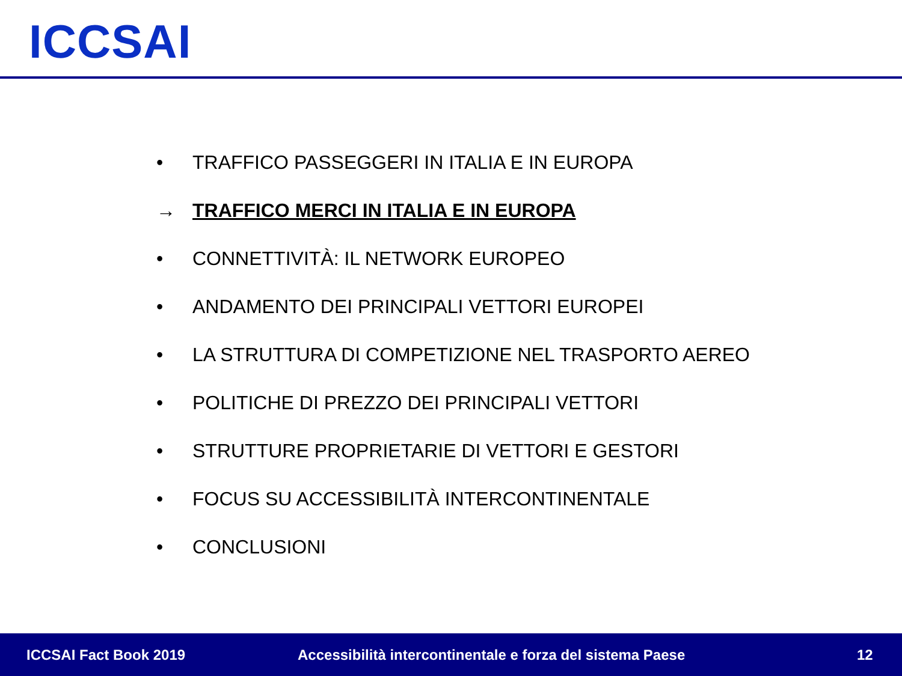ICCSAI
• TRAFFICO PASSEGGERI IN ITALIA E IN EUROPA
→ TRAFFICO MERCI IN ITALIA E IN EUROPA
• CONNETTIVITÀ: IL NETWORK EUROPEO
• ANDAMENTO DEI PRINCIPALI VETTORI EUROPEI
• LA STRUTTURA DI COMPETIZIONE NEL TRASPORTO AEREO
• POLITICHE DI PREZZO DEI PRINCIPALI VETTORI
• STRUTTURE PROPRIETARIE DI VETTORI E GESTORI
• FOCUS SU ACCESSIBILITÀ INTERCONTINENTALE
• CONCLUSIONI
ICCSAI Fact Book 2019 Accessibilità intercontinentale e forza del sistema Paese 12